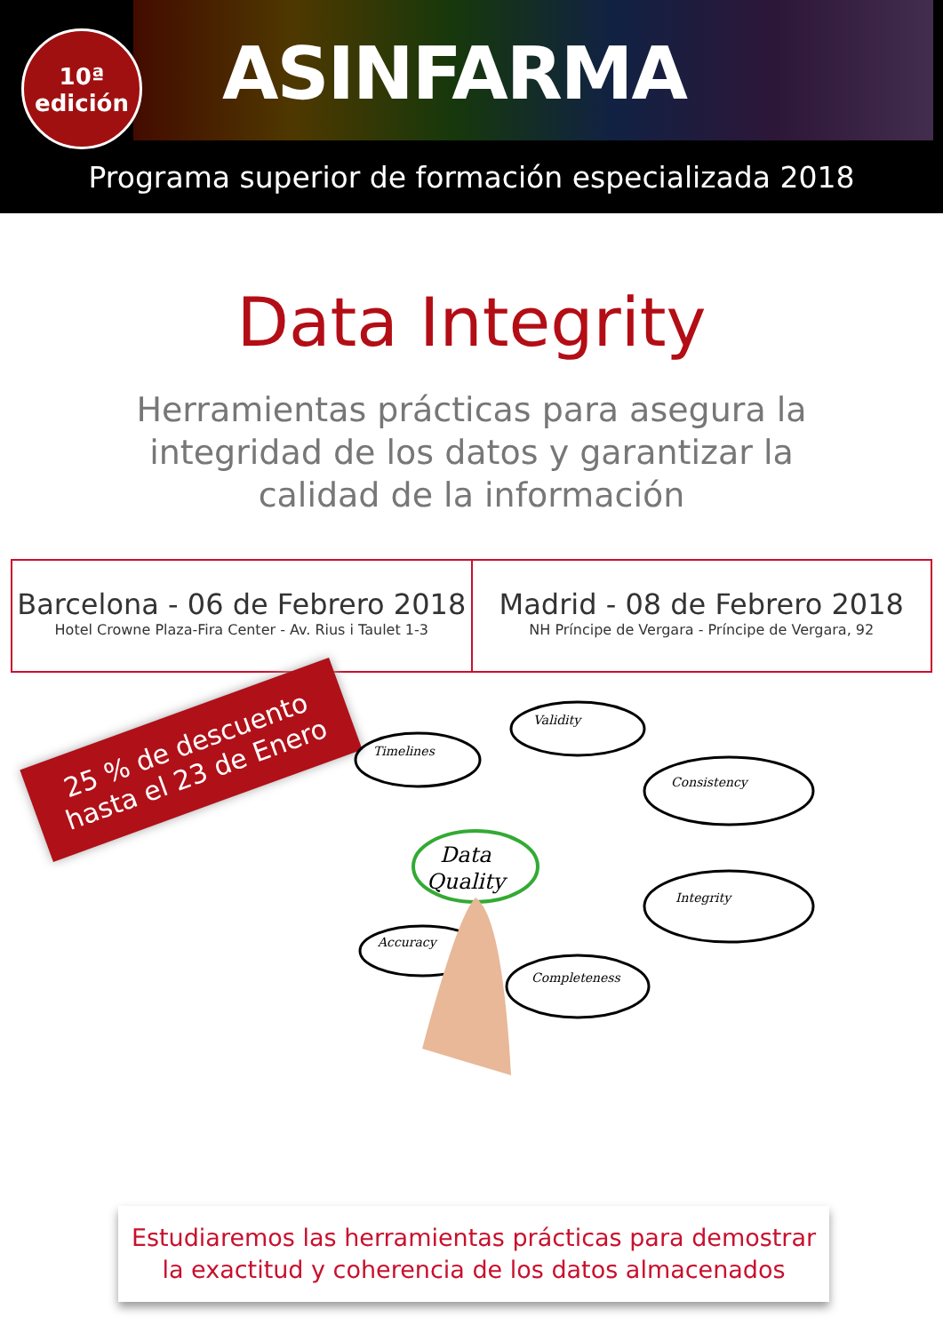10ª
edición
ASINFARMA
Programa superior de formación especializada 2018
Data Integrity
Herramientas prácticas para asegura la integridad de los datos y garantizar la calidad de la información
Barcelona - 06 de Febrero 2018
Hotel Crowne Plaza-Fira Center - Av. Rius i Taulet 1-3
Madrid - 08 de Febrero 2018
NH Príncipe de Vergara - Príncipe de Vergara, 92
25 % de descuento hasta el 23 de Enero
Data
Quality
Timelines
Validity
Consistency
Integrity
Completeness
Accuracy
Estudiaremos las herramientas prácticas para demostrar
la exactitud y coherencia de los datos almacenados